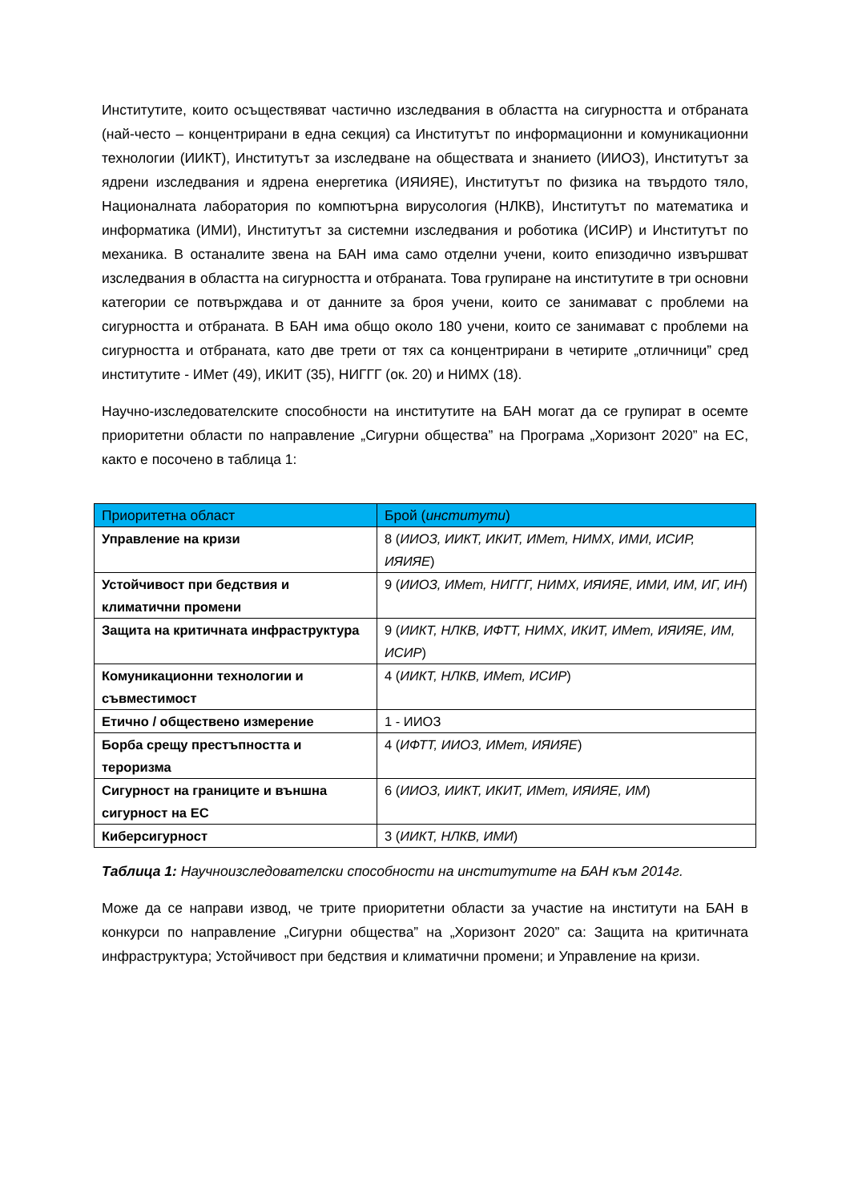Институтите, които осъществяват частично изследвания в областта на сигурността и отбраната (най-често – концентрирани в една секция) са Институтът по информационни и комуникационни технологии (ИИКТ), Институтът за изследване на обществата и знанието (ИИОЗ), Институтът за ядрени изследвания и ядрена енергетика (ИЯИЯЕ), Институтът по физика на твърдото тяло, Националната лаборатория по компютърна вирусология (НЛКВ), Институтът по математика и информатика (ИМИ), Институтът за системни изследвания и роботика (ИСИР) и Институтът по механика. В останалите звена на БАН има само отделни учени, които епизодично извършват изследвания в областта на сигурността и отбраната. Това групиране на институтите в три основни категории се потвърждава и от данните за броя учени, които се занимават с проблеми на сигурността и отбраната. В БАН има общо около 180 учени, които се занимават с проблеми на сигурността и отбраната, като две трети от тях са концентрирани в четирите „отличници” сред институтите - ИМет (49), ИКИТ (35), НИГГГ (ок. 20) и НИМХ (18).
Научно-изследователските способности на институтите на БАН могат да се групират в осемте приоритетни области по направление „Сигурни общества” на Програма „Хоризонт 2020” на ЕС, както е посочено в таблица 1:
| Приоритетна област | Брой ( институти ) |
| --- | --- |
| Управление на кризи | 8 ( ИИОЗ, ИИКТ, ИКИТ, ИМет, НИМХ, ИМИ, ИСИР, ИЯИЯЕ ) |
| Устойчивост при бедствия и климатични промени | 9 ( ИИОЗ, ИМет, НИГГГ, НИМХ, ИЯИЯЕ, ИМИ, ИМ, ИГ, ИН ) |
| Защита на критичната инфраструктура | 9 ( ИИКТ, НЛКВ, ИФТТ, НИМХ, ИКИТ, ИМет, ИЯИЯЕ, ИМ, ИСИР ) |
| Комуникационни технологии и съвместимост | 4 ( ИИКТ, НЛКВ, ИМет, ИСИР ) |
| Етично / обществено измерение | 1 - ИИОЗ |
| Борба срещу престъпността и тероризма | 4 ( ИФТТ, ИИОЗ, ИМет, ИЯИЯЕ ) |
| Сигурност на границите и външна сигурност на ЕС | 6 ( ИИОЗ, ИИКТ, ИКИТ, ИМет, ИЯИЯЕ, ИМ ) |
| Киберсигурност | 3 ( ИИКТ, НЛКВ, ИМИ ) |
Таблица 1: Научноизследователски способности на институтите на БАН към 2014г.
Може да се направи извод, че трите приоритетни области за участие на институти на БАН в конкурси по направление „Сигурни общества” на „Хоризонт 2020” са: Защита на критичната инфраструктура; Устойчивост при бедствия и климатични промени; и Управление на кризи.